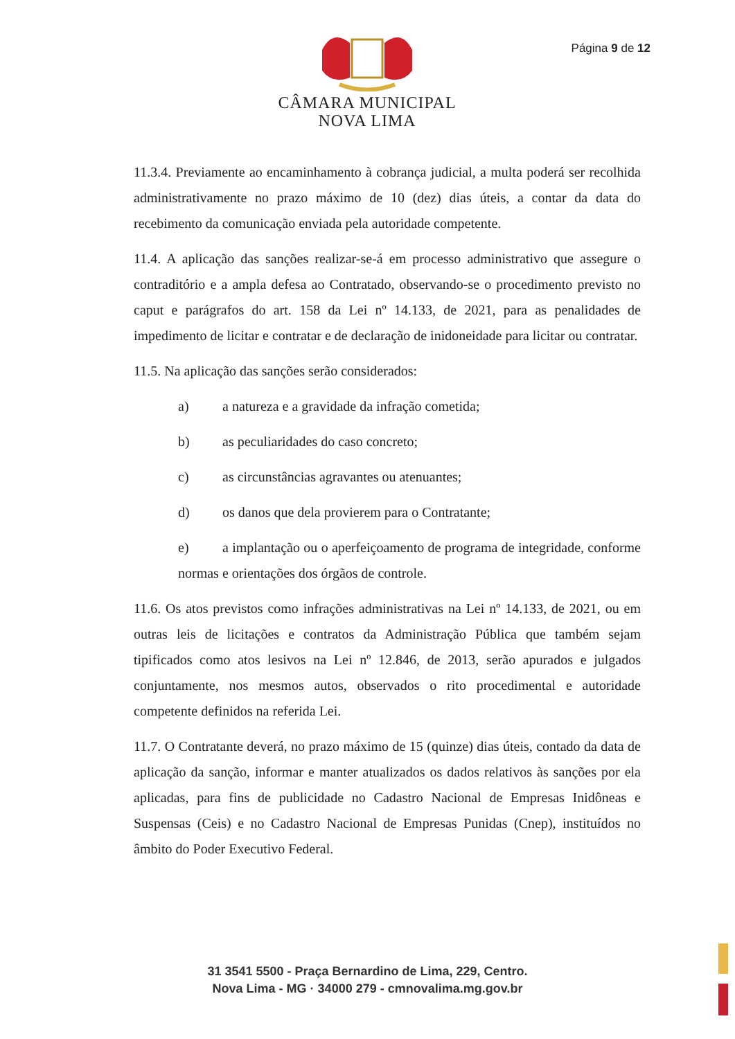Página 9 de 12
CÂMARA MUNICIPAL
NOVA LIMA
11.3.4. Previamente ao encaminhamento à cobrança judicial, a multa poderá ser recolhida administrativamente no prazo máximo de 10 (dez) dias úteis, a contar da data do recebimento da comunicação enviada pela autoridade competente.
11.4. A aplicação das sanções realizar-se-á em processo administrativo que assegure o contraditório e a ampla defesa ao Contratado, observando-se o procedimento previsto no caput e parágrafos do art. 158 da Lei nº 14.133, de 2021, para as penalidades de impedimento de licitar e contratar e de declaração de inidoneidade para licitar ou contratar.
11.5. Na aplicação das sanções serão considerados:
a) a natureza e a gravidade da infração cometida;
b) as peculiaridades do caso concreto;
c) as circunstâncias agravantes ou atenuantes;
d) os danos que dela provierem para o Contratante;
e) a implantação ou o aperfeiçoamento de programa de integridade, conforme normas e orientações dos órgãos de controle.
11.6. Os atos previstos como infrações administrativas na Lei nº 14.133, de 2021, ou em outras leis de licitações e contratos da Administração Pública que também sejam tipificados como atos lesivos na Lei nº 12.846, de 2013, serão apurados e julgados conjuntamente, nos mesmos autos, observados o rito procedimental e autoridade competente definidos na referida Lei.
11.7. O Contratante deverá, no prazo máximo de 15 (quinze) dias úteis, contado da data de aplicação da sanção, informar e manter atualizados os dados relativos às sanções por ela aplicadas, para fins de publicidade no Cadastro Nacional de Empresas Inidôneas e Suspensas (Ceis) e no Cadastro Nacional de Empresas Punidas (Cnep), instituídos no âmbito do Poder Executivo Federal.
31 3541 5500 - Praça Bernardino de Lima, 229, Centro.
Nova Lima - MG · 34000 279 - cmnovalima.mg.gov.br